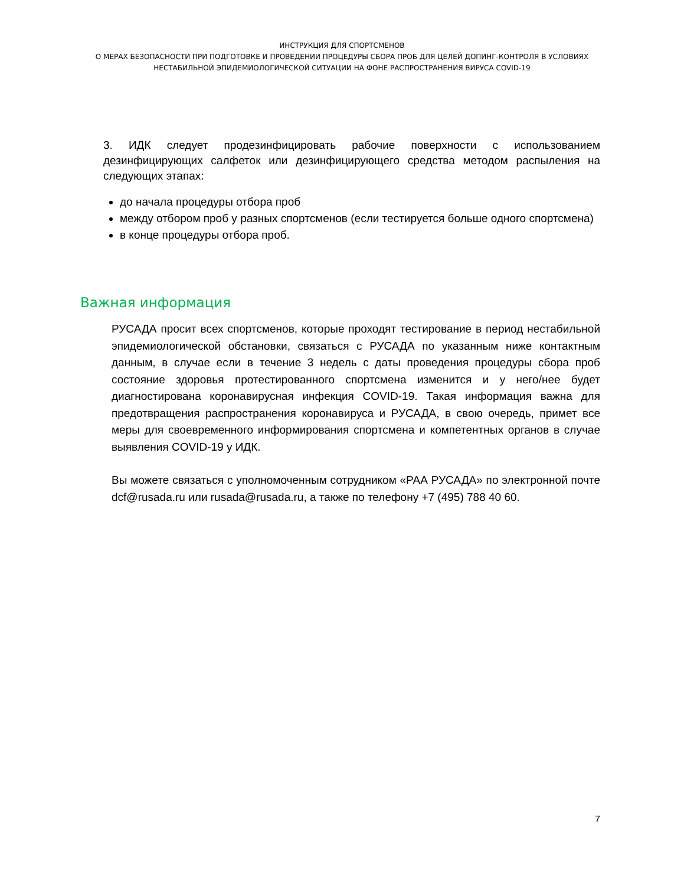ИНСТРУКЦИЯ ДЛЯ СПОРТСМЕНОВ
О МЕРАХ БЕЗОПАСНОСТИ ПРИ ПОДГОТОВКЕ И ПРОВЕДЕНИИ ПРОЦЕДУРЫ СБОРА ПРОБ ДЛЯ ЦЕЛЕЙ ДОПИНГ-КОНТРОЛЯ В УСЛОВИЯХ
НЕСТАБИЛЬНОЙ ЭПИДЕМИОЛОГИЧЕСКОЙ СИТУАЦИИ НА ФОНЕ РАСПРОСТРАНЕНИЯ ВИРУСА COVID-19
3. ИДК следует продезинфицировать рабочие поверхности с использованием дезинфицирующих салфеток или дезинфицирующего средства методом распыления на следующих этапах:
до начала процедуры отбора проб
между отбором проб у разных спортсменов (если тестируется больше одного спортсмена)
в конце процедуры отбора проб.
Важная информация
РУСАДА просит всех спортсменов, которые проходят тестирование в период нестабильной эпидемиологической обстановки, связаться с РУСАДА по указанным ниже контактным данным, в случае если в течение 3 недель с даты проведения процедуры сбора проб состояние здоровья протестированного спортсмена изменится и у него/нее будет диагностирована коронавирусная инфекция COVID-19. Такая информация важна для предотвращения распространения коронавируса и РУСАДА, в свою очередь, примет все меры для своевременного информирования спортсмена и компетентных органов в случае выявления COVID-19 у ИДК.
Вы можете связаться с уполномоченным сотрудником «РАА РУСАДА» по электронной почте dcf@rusada.ru или rusada@rusada.ru, а также по телефону +7 (495) 788 40 60.
7